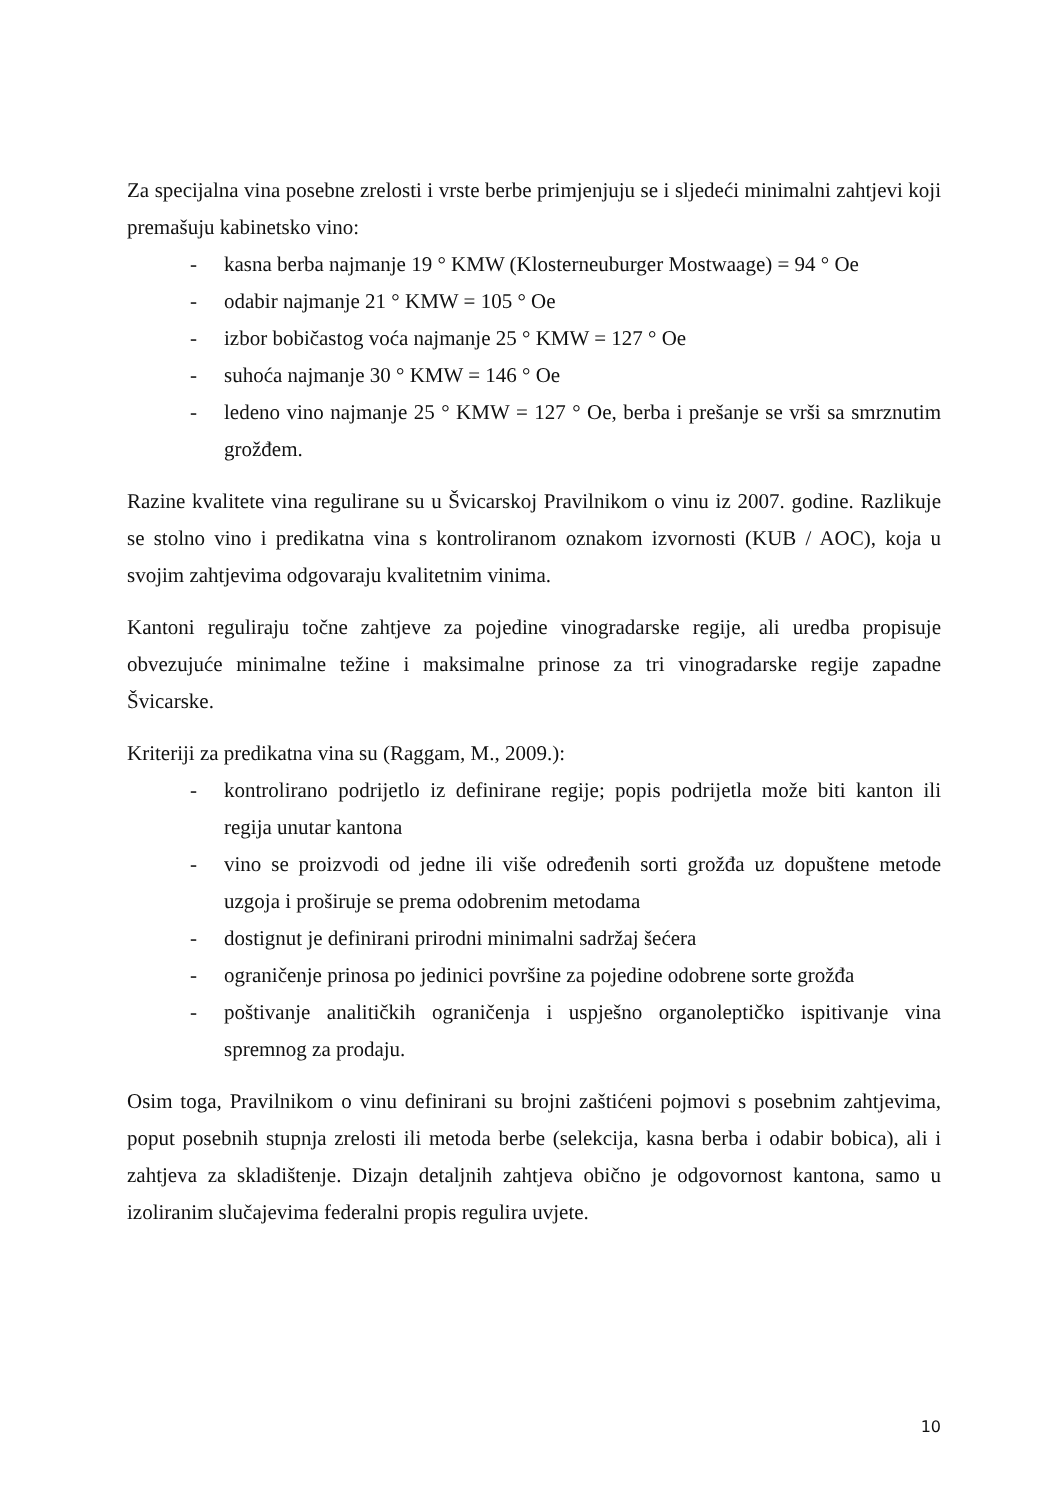Za specijalna vina posebne zrelosti i vrste berbe primjenjuju se i sljedeći minimalni zahtjevi koji premašuju kabinetsko vino:
- kasna berba najmanje 19 ° KMW (Klosterneuburger Mostwaage) = 94 ° Oe
- odabir najmanje 21 ° KMW = 105 ° Oe
- izbor bobičastog voća najmanje 25 ° KMW = 127 ° Oe
- suhoća najmanje 30 ° KMW = 146 ° Oe
- ledeno vino najmanje 25 ° KMW = 127 ° Oe, berba i prešanje se vrši sa smrznutim grožđem.
Razine kvalitete vina regulirane su u Švicarskoj Pravilnikom o vinu iz 2007. godine. Razlikuje se stolno vino i predikatna vina s kontroliranom oznakom izvornosti (KUB / AOC), koja u svojim zahtjevima odgovaraju kvalitetnim vinima.
Kantoni reguliraju točne zahtjeve za pojedine vinogradarske regije, ali uredba propisuje obvezujuće minimalne težine i maksimalne prinose za tri vinogradarske regije zapadne Švicarske.
Kriteriji za predikatna vina su (Raggam, M., 2009.):
- kontrolirano podrijetlo iz definirane regije; popis podrijetla može biti kanton ili regija unutar kantona
- vino se proizvodi od jedne ili više određenih sorti grožđa uz dopuštene metode uzgoja i proširuje se prema odobrenim metodama
- dostignut je definirani prirodni minimalni sadržaj šećera
- ograničenje prinosa po jedinici površine za pojedine odobrene sorte grožđa
- poštivanje analitičkih ograničenja i uspješno organoleptičko ispitivanje vina spremnog za prodaju.
Osim toga, Pravilnikom o vinu definirani su brojni zaštićeni pojmovi s posebnim zahtjevima, poput posebnih stupnja zrelosti ili metoda berbe (selekcija, kasna berba i odabir bobica), ali i zahtjeva za skladištenje. Dizajn detaljnih zahtjeva obično je odgovornost kantona, samo u izoliranim slučajevima federalni propis regulira uvjete.
10